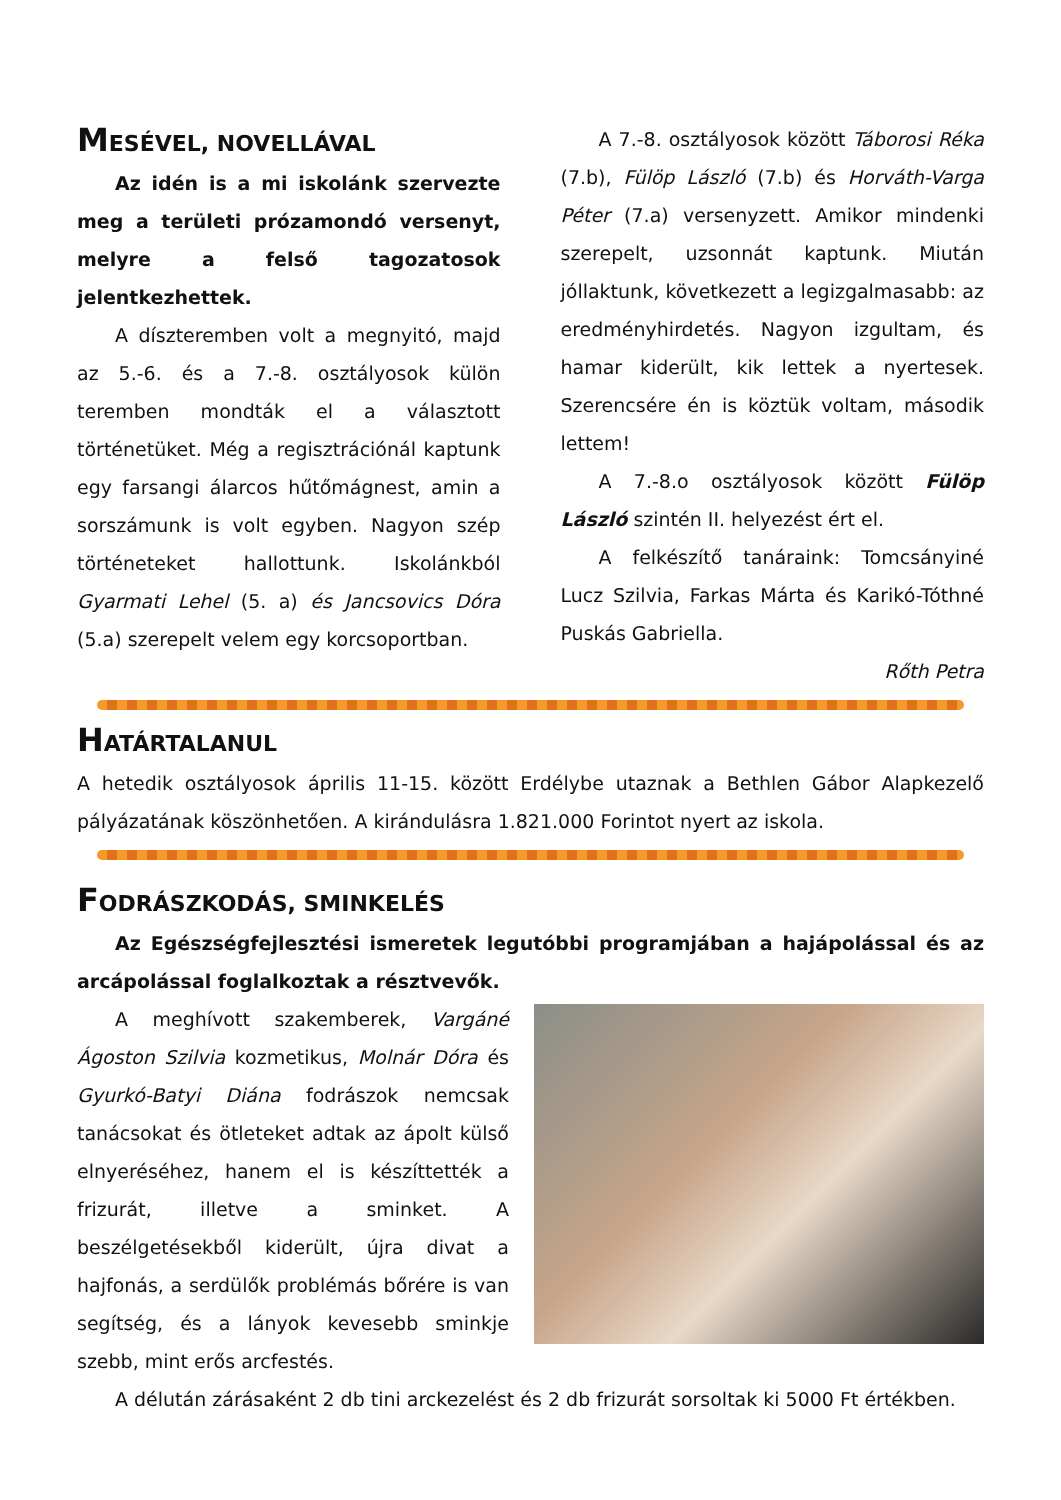MESÉVEL, NOVELLÁVAL
Az idén is a mi iskolánk szervezte meg a területi prózamondó versenyt, melyre a felső tagozatosok jelentkezhettek.
A díszteremben volt a megnyitó, majd az 5.-6. és a 7.-8. osztályosok külön teremben mondták el a választott történetüket. Még a regisztrációnál kaptunk egy farsangi álarcos hűtőmágnest, amin a sorszámunk is volt egyben. Nagyon szép történeteket hallottunk. Iskolánkból Gyarmati Lehel (5. a) és Jancsovics Dóra (5.a) szerepelt velem egy korcsoportban.
A 7.-8. osztályosok között Táborosi Réka (7.b), Fülöp László (7.b) és Horváth-Varga Péter (7.a) versenyzett. Amikor mindenki szerepelt, uzsonnát kaptunk. Miután jóllaktunk, következett a legizgalmasabb: az eredményhirdetés. Nagyon izgultam, és hamar kiderült, kik lettek a nyertesek. Szerencsére én is köztük voltam, második lettem!
A 7.-8.o osztályosok között Fülöp László szintén II. helyezést ért el.
A felkészítő tanáraink: Tomcsányiné Lucz Szilvia, Farkas Márta és Karikó-Tóthné Puskás Gabriella.
Rőth Petra
HATÁRTALANUL
A hetedik osztályosok április 11-15. között Erdélybe utaznak a Bethlen Gábor Alapkezelő pályázatának köszönhetően. A kirándulásra 1.821.000 Forintot nyert az iskola.
FODRÁSZKODÁS, SMINKELÉS
Az Egészségfejlesztési ismeretek legutóbbi programjában a hajápolással és az arcápolással foglalkoztak a résztvevők.
A meghívott szakemberek, Vargáné Ágoston Szilvia kozmetikus, Molnár Dóra és Gyurkó-Batyi Diána fodrászok nemcsak tanácsokat és ötleteket adtak az ápolt külső elnyeréséhez, hanem el is készíttették a frizurát, illetve a sminket. A beszélgetésekből kiderült, újra divat a hajfonás, a serdülők problémás bőrére is van segítség, és a lányok kevesebb sminkje szebb, mint erős arcfestés.
A délután zárásaként 2 db tini arckezelést és 2 db frizurát sorsoltak ki 5000 Ft értékben.